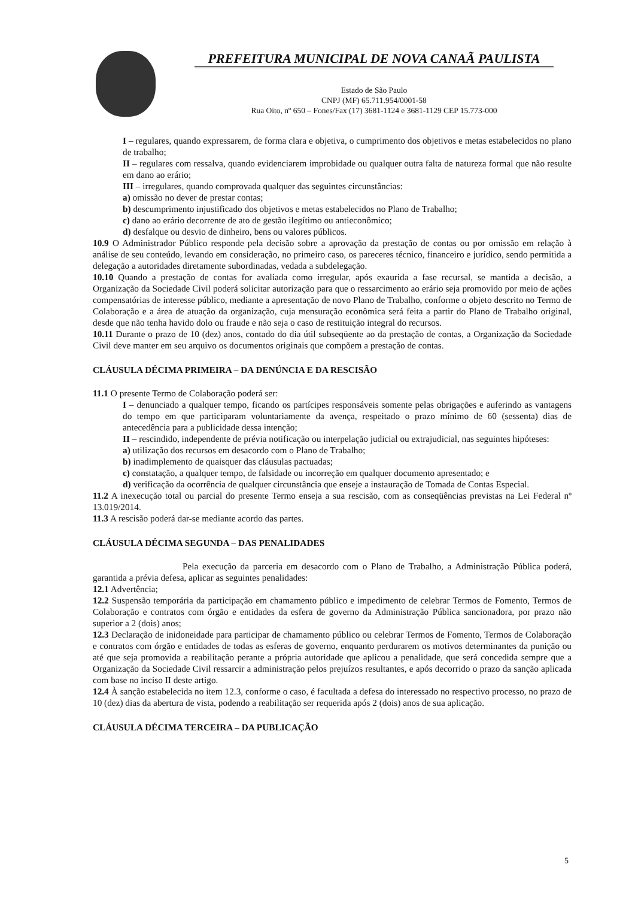PREFEITURA MUNICIPAL DE NOVA CANAÃ PAULISTA
Estado de São Paulo
CNPJ (MF) 65.711.954/0001-58
Rua Oito, nº 650 – Fones/Fax (17) 3681-1124 e 3681-1129 CEP 15.773-000
I – regulares, quando expressarem, de forma clara e objetiva, o cumprimento dos objetivos e metas estabelecidos no plano de trabalho;
II – regulares com ressalva, quando evidenciarem improbidade ou qualquer outra falta de natureza formal que não resulte em dano ao erário;
III – irregulares, quando comprovada qualquer das seguintes circunstâncias:
a) omissão no dever de prestar contas;
b) descumprimento injustificado dos objetivos e metas estabelecidos no Plano de Trabalho;
c) dano ao erário decorrente de ato de gestão ilegítimo ou antieconômico;
d) desfalque ou desvio de dinheiro, bens ou valores públicos.
10.9 O Administrador Público responde pela decisão sobre a aprovação da prestação de contas ou por omissão em relação à análise de seu conteúdo, levando em consideração, no primeiro caso, os pareceres técnico, financeiro e jurídico, sendo permitida a delegação a autoridades diretamente subordinadas, vedada a subdelegação.
10.10 Quando a prestação de contas for avaliada como irregular, após exaurida a fase recursal, se mantida a decisão, a Organização da Sociedade Civil poderá solicitar autorização para que o ressarcimento ao erário seja promovido por meio de ações compensatórias de interesse público, mediante a apresentação de novo Plano de Trabalho, conforme o objeto descrito no Termo de Colaboração e a área de atuação da organização, cuja mensuração econômica será feita a partir do Plano de Trabalho original, desde que não tenha havido dolo ou fraude e não seja o caso de restituição integral do recursos.
10.11 Durante o prazo de 10 (dez) anos, contado do dia útil subseqüente ao da prestação de contas, a Organização da Sociedade Civil deve manter em seu arquivo os documentos originais que compõem a prestação de contas.
CLÁUSULA DÉCIMA PRIMEIRA – DA DENÚNCIA E DA RESCISÃO
11.1 O presente Termo de Colaboração poderá ser:
I – denunciado a qualquer tempo, ficando os partícipes responsáveis somente pelas obrigações e auferindo as vantagens do tempo em que participaram voluntariamente da avença, respeitado o prazo mínimo de 60 (sessenta) dias de antecedência para a publicidade dessa intenção;
II – rescindido, independente de prévia notificação ou interpelação judicial ou extrajudicial, nas seguintes hipóteses:
a) utilização dos recursos em desacordo com o Plano de Trabalho;
b) inadimplemento de quaisquer das cláusulas pactuadas;
c) constatação, a qualquer tempo, de falsidade ou incorreção em qualquer documento apresentado; e
d) verificação da ocorrência de qualquer circunstância que enseje a instauração de Tomada de Contas Especial.
11.2 A inexecução total ou parcial do presente Termo enseja a sua rescisão, com as conseqüências previstas na Lei Federal nº 13.019/2014.
11.3 A rescisão poderá dar-se mediante acordo das partes.
CLÁUSULA DÉCIMA SEGUNDA – DAS PENALIDADES
Pela execução da parceria em desacordo com o Plano de Trabalho, a Administração Pública poderá, garantida a prévia defesa, aplicar as seguintes penalidades:
12.1 Advertência;
12.2 Suspensão temporária da participação em chamamento público e impedimento de celebrar Termos de Fomento, Termos de Colaboração e contratos com órgão e entidades da esfera de governo da Administração Pública sancionadora, por prazo não superior a 2 (dois) anos;
12.3 Declaração de inidoneidade para participar de chamamento público ou celebrar Termos de Fomento, Termos de Colaboração e contratos com órgão e entidades de todas as esferas de governo, enquanto perdurarem os motivos determinantes da punição ou até que seja promovida a reabilitação perante a própria autoridade que aplicou a penalidade, que será concedida sempre que a Organização da Sociedade Civil ressarcir a administração pelos prejuízos resultantes, e após decorrido o prazo da sanção aplicada com base no inciso II deste artigo.
12.4 À sanção estabelecida no item 12.3, conforme o caso, é facultada a defesa do interessado no respectivo processo, no prazo de 10 (dez) dias da abertura de vista, podendo a reabilitação ser requerida após 2 (dois) anos de sua aplicação.
CLÁUSULA DÉCIMA TERCEIRA – DA PUBLICAÇÃO
5